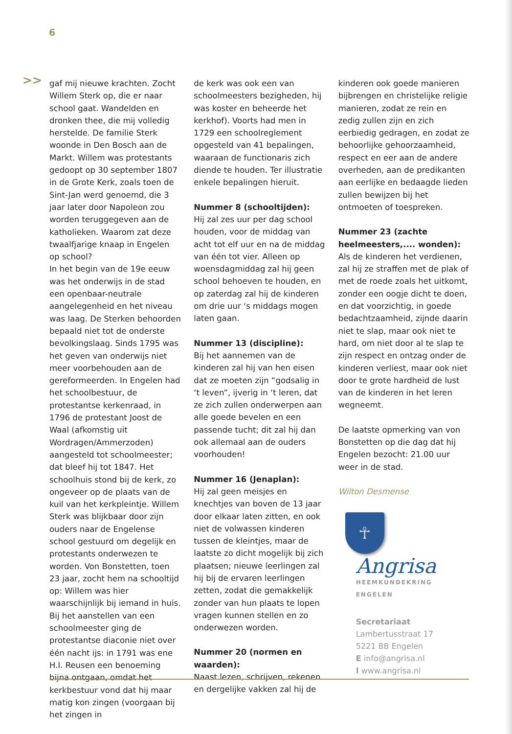6
>>
gaf mij nieuwe krachten. Zocht Willem Sterk op, die er naar school gaat. Wandelden en dronken thee, die mij volledig herstelde. De familie Sterk woonde in Den Bosch aan de Markt. Willem was protestants gedoopt op 30 september 1807 in de Grote Kerk, zoals toen de Sint-Jan werd genoemd, die 3 jaar later door Napoleon zou worden teruggegeven aan de katholieken. Waarom zat deze twaalfjarige knaap in Engelen op school?
In het begin van de 19e eeuw was het onderwijs in de stad een openbaar-neutrale aangelegenheid en het niveau was laag. De Sterken behoorden bepaald niet tot de onderste bevolkingslaag. Sinds 1795 was het geven van onderwijs niet meer voorbehouden aan de gereformeerden. In Engelen had het schoolbestuur, de protestantse kerkenraad, in 1796 de protestant Joost de Waal (afkomstig uit Wordragen/Ammerzoden) aangesteld tot schoolmeester; dat bleef hij tot 1847. Het schoolhuis stond bij de kerk, zo ongeveer op de plaats van de kuil van het kerkpleintje. Willem Sterk was blijkbaar door zijn ouders naar de Engelense school gestuurd om degelijk en protestants onderwezen te worden. Von Bonstetten, toen 23 jaar, zocht hem na schooltijd op: Willem was hier waarschijnlijk bij iemand in huis.
Bij het aanstellen van een schoolmeester ging de protestantse diaconie niet over één nacht ijs: in 1791 was ene H.I. Reusen een benoeming bijna ontgaan, omdat het kerkbestuur vond dat hij maar matig kon zingen (voorgaan bij het zingen in
de kerk was ook een van schoolmeesters bezigheden, hij was koster en beheerde het kerkhof). Voorts had men in 1729 een schoolreglement opgesteld van 41 bepalingen, waaraan de functionaris zich diende te houden. Ter illustratie enkele bepalingen hieruit.
Nummer 8 (schooltijden):
Hij zal zes uur per dag school houden, voor de middag van acht tot elf uur en na de middag van één tot vier. Alleen op woensdagmiddag zal hij geen school behoeven te houden, en op zaterdag zal hij de kinderen om drie uur ‘s middags mogen laten gaan.
Nummer 13 (discipline):
Bij het aannemen van de kinderen zal hij van hen eisen dat ze moeten zijn “godsalig in ‘t leven”, ijverig in ‘t leren, dat ze zich zullen onderwerpen aan alle goede bevelen en een passende tucht; dit zal hij dan ook allemaal aan de ouders voorhouden!
Nummer 16 (Jenaplan):
Hij zal geen meisjes en knechtjes van boven de 13 jaar door elkaar laten zitten, en ook niet de volwassen kinderen tussen de kleintjes, maar de laatste zo dicht mogelijk bij zich plaatsen; nieuwe leerlingen zal hij bij de ervaren leerlingen zetten, zodat die gemakkelijk zonder van hun plaats te lopen vragen kunnen stellen en zo onderwezen worden.
Nummer 20 (normen en waarden):
Naast lezen, schrijven, rekenen en dergelijke vakken zal hij de
kinderen ook goede manieren bijbrengen en christelijke religie manieren, zodat ze rein en zedig zullen zijn en zich eerbiedig gedragen, en zodat ze behoorlijke gehoorzaamheid, respect en eer aan de andere overheden, aan de predikanten aan eerlijke en bedaagde lieden zullen bewijzen bij het ontmoeten of toespreken.
Nummer 23 (zachte heelmeesters,.... wonden):
Als de kinderen het verdienen, zal hij ze straffen met de plak of met de roede zoals het uitkomt, zonder een oogje dicht te doen, en dat voorzichtig, in goede bedachtzaamheid, zijnde daarin niet te slap, maar ook niet te hard, om niet door al te slap te zijn respect en ontzag onder de kinderen verliest, maar ook niet door te grote hardheid de lust van de kinderen in het leren wegneemt.
De laatste opmerking van von Bonstetten op die dag dat hij Engelen bezocht: 21.00 uur weer in de stad.
Wilton Desmense
☥
Angrisa
HEEMKUNDEKRING ENGELEN
Secretariaat
Lambertusstraat 17
5221 BB Engelen
E info@angrisa.nl
I www.angrisa.nl